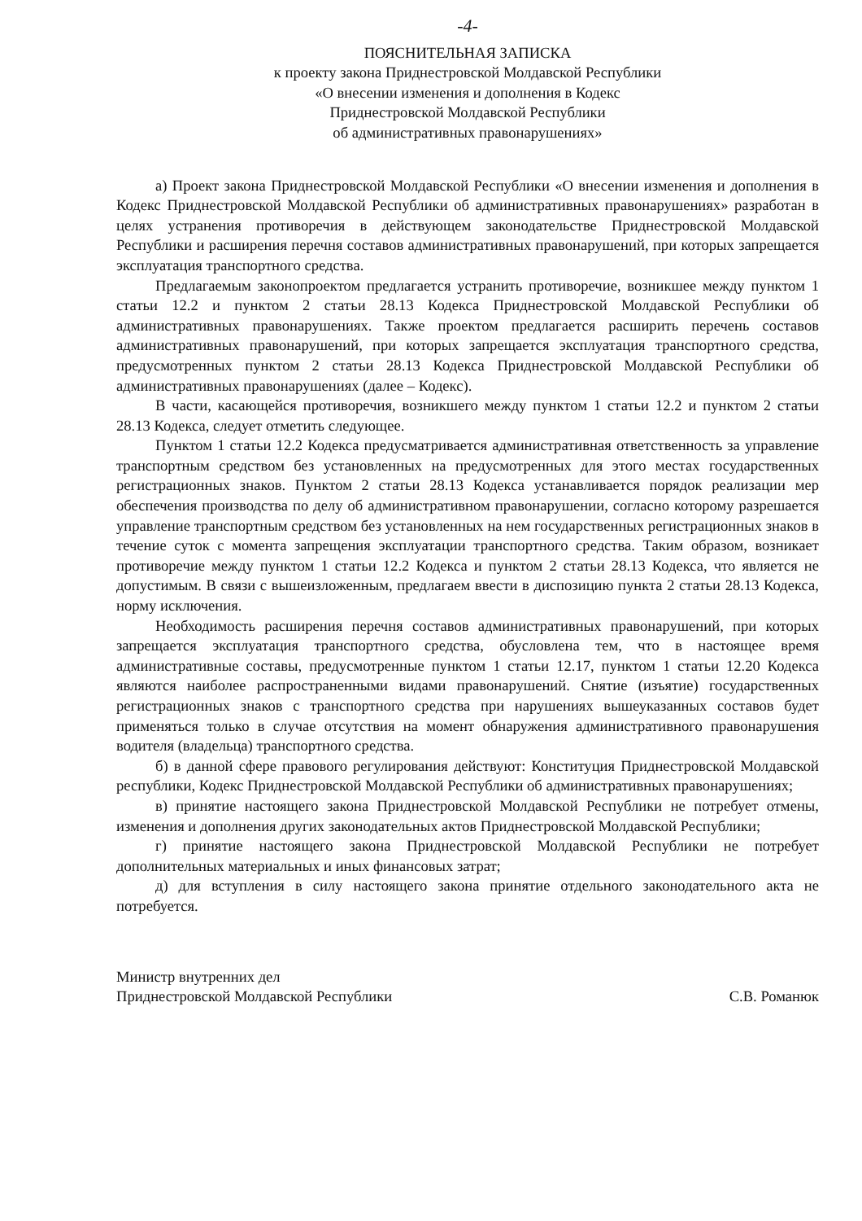-4-
ПОЯСНИТЕЛЬНАЯ ЗАПИСКА
к проекту закона Приднестровской Молдавской Республики
«О внесении изменения и дополнения в Кодекс
Приднестровской Молдавской Республики
об административных правонарушениях»
а) Проект закона Приднестровской Молдавской Республики «О внесении изменения и дополнения в Кодекс Приднестровской Молдавской Республики об административных правонарушениях» разработан в целях устранения противоречия в действующем законодательстве Приднестровской Молдавской Республики и расширения перечня составов административных правонарушений, при которых запрещается эксплуатация транспортного средства.
Предлагаемым законопроектом предлагается устранить противоречие, возникшее между пунктом 1 статьи 12.2 и пунктом 2 статьи 28.13 Кодекса Приднестровской Молдавской Республики об административных правонарушениях. Также проектом предлагается расширить перечень составов административных правонарушений, при которых запрещается эксплуатация транспортного средства, предусмотренных пунктом 2 статьи 28.13 Кодекса Приднестровской Молдавской Республики об административных правонарушениях (далее – Кодекс).
В части, касающейся противоречия, возникшего между пунктом 1 статьи 12.2 и пунктом 2 статьи 28.13 Кодекса, следует отметить следующее.
Пунктом 1 статьи 12.2 Кодекса предусматривается административная ответственность за управление транспортным средством без установленных на предусмотренных для этого местах государственных регистрационных знаков. Пунктом 2 статьи 28.13 Кодекса устанавливается порядок реализации мер обеспечения производства по делу об административном правонарушении, согласно которому разрешается управление транспортным средством без установленных на нем государственных регистрационных знаков в течение суток с момента запрещения эксплуатации транспортного средства. Таким образом, возникает противоречие между пунктом 1 статьи 12.2 Кодекса и пунктом 2 статьи 28.13 Кодекса, что является не допустимым. В связи с вышеизложенным, предлагаем ввести в диспозицию пункта 2 статьи 28.13 Кодекса, норму исключения.
Необходимость расширения перечня составов административных правонарушений, при которых запрещается эксплуатация транспортного средства, обусловлена тем, что в настоящее время административные составы, предусмотренные пунктом 1 статьи 12.17, пунктом 1 статьи 12.20 Кодекса являются наиболее распространенными видами правонарушений. Снятие (изъятие) государственных регистрационных знаков с транспортного средства при нарушениях вышеуказанных составов будет применяться только в случае отсутствия на момент обнаружения административного правонарушения водителя (владельца) транспортного средства.
б) в данной сфере правового регулирования действуют: Конституция Приднестровской Молдавской республики, Кодекс Приднестровской Молдавской Республики об административных правонарушениях;
в) принятие настоящего закона Приднестровской Молдавской Республики не потребует отмены, изменения и дополнения других законодательных актов Приднестровской Молдавской Республики;
г) принятие настоящего закона Приднестровской Молдавской Республики не потребует дополнительных материальных и иных финансовых затрат;
д) для вступления в силу настоящего закона принятие отдельного законодательного акта не потребуется.
Министр внутренних дел
Приднестровской Молдавской Республики
С.В. Романюк